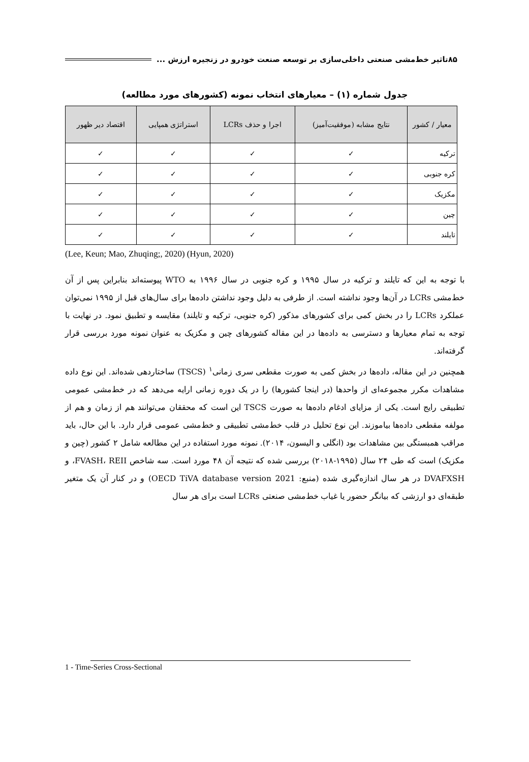۸۵ تاثیر خط‌مشی صنعتی داخلی‌سازی بر توسعه صنعت خودرو در زنجیره ارزش ...
جدول شماره (۱) – معیارهای انتخاب نمونه (کشورهای مورد مطالعه)
| معیار / کشور | نتایج مشابه (موفقیت‌آمیز) | اجرا و حذف LCRs | استراتژی همپایی | اقتصاد دیر ظهور |
| --- | --- | --- | --- | --- |
| ترکیه | ✓ | ✓ | ✓ | ✓ |
| کره جنوبی | ✓ | ✓ | ✓ | ✓ |
| مکزیک | ✓ | ✓ | ✓ | ✓ |
| چین | ✓ | ✓ | ✓ | ✓ |
| تایلند | ✓ | ✓ | ✓ | ✓ |
(Lee, Keun; Mao, Zhuqing;, 2020) (Hyun, 2020)
با توجه به این که تایلند و ترکیه در سال ۱۹۹۵ و کره جنوبی در سال ۱۹۹۶ به WTO پیوسته‌اند بنابراین پس از آن خط‌مشی LCRs در آن‌ها وجود نداشته است. از طرفی به دلیل وجود نداشتن داده‌ها برای سال‌های قبل از ۱۹۹۵ نمی‌توان عملکرد LCRs را در بخش کمی برای کشورهای مذکور (کره جنوبی، ترکیه و تایلند) مقایسه و تطبیق نمود. در نهایت با توجه به تمام معیارها و دسترسی به داده‌ها در این مقاله کشورهای چین و مکزیک به عنوان نمونه مورد بررسی قرار گرفته‌اند.
همچنین در این مقاله، داده‌ها در بخش کمی به صورت مقطعی سری زمانی<sup>۱</sup> (TSCS) ساختاردهی شده‌اند. این نوع داده مشاهدات مکرر مجموعه‌ای از واحدها (در اینجا کشورها) را در یک دوره زمانی ارایه می‌دهد که در خط‌مشی عمومی تطبیقی رایج است. یکی از مزایای ادغام داده‌ها به صورت TSCS این است که محققان می‌توانند هم از زمان و هم از مولفه مقطعی داده‌ها بیاموزند. این نوع تحلیل در قلب خط‌مشی تطبیقی و خط‌مشی عمومی قرار دارد. با این حال، باید مراقب همبستگی بین مشاهدات بود (انگلی و الیسون، ۲۰۱۴). نمونه مورد استفاده در این مطالعه شامل ۲ کشور (چین و مکزیک) است که طی ۲۴ سال (۱۹۹۵-۲۰۱۸) بررسی شده که نتیجه آن ۴۸ مورد است. سه شاخص FVASH، REII، و DVAFXSH در هر سال اندازه‌گیری شده (منبع: OECD TiVA database version 2021) و در کنار آن یک متغیر طبقه‌ای دو ارزشی که بیانگر حضور یا غیاب خط‌مشی صنعتی LCRs است برای هر سال
1 - Time-Series Cross-Sectional